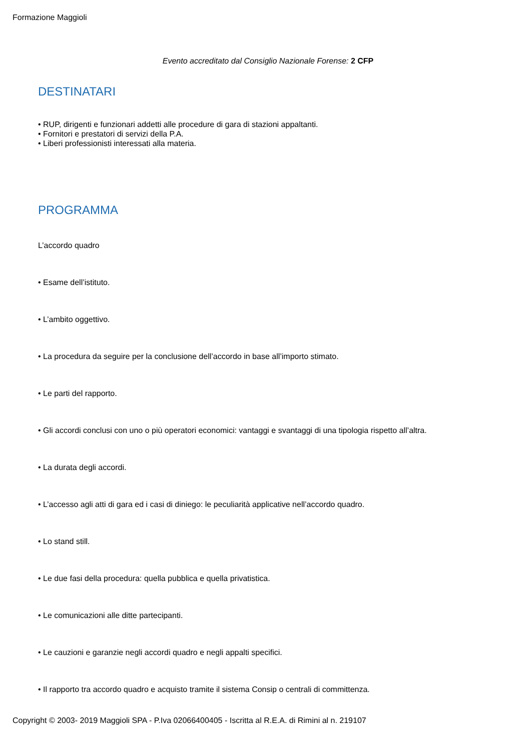Formazione Maggioli
Evento accreditato dal Consiglio Nazionale Forense: 2 CFP
DESTINATARI
• RUP, dirigenti e funzionari addetti alle procedure di gara di stazioni appaltanti.
• Fornitori e prestatori di servizi della P.A.
• Liberi professionisti interessati alla materia.
PROGRAMMA
L’accordo quadro
• Esame dell’istituto.
• L’ambito oggettivo.
• La procedura da seguire per la conclusione dell’accordo in base all’importo stimato.
• Le parti del rapporto.
• Gli accordi conclusi con uno o più operatori economici: vantaggi e svantaggi di una tipologia rispetto all’altra.
• La durata degli accordi.
• L’accesso agli atti di gara ed i casi di diniego: le peculiarità applicative nell’accordo quadro.
• Lo stand still.
• Le due fasi della procedura: quella pubblica e quella privatistica.
• Le comunicazioni alle ditte partecipanti.
• Le cauzioni e garanzie negli accordi quadro e negli appalti specifici.
• Il rapporto tra accordo quadro e acquisto tramite il sistema Consip o centrali di committenza.
Copyright © 2003- 2019 Maggioli SPA - P.Iva 02066400405 - Iscritta al R.E.A. di Rimini al n. 219107